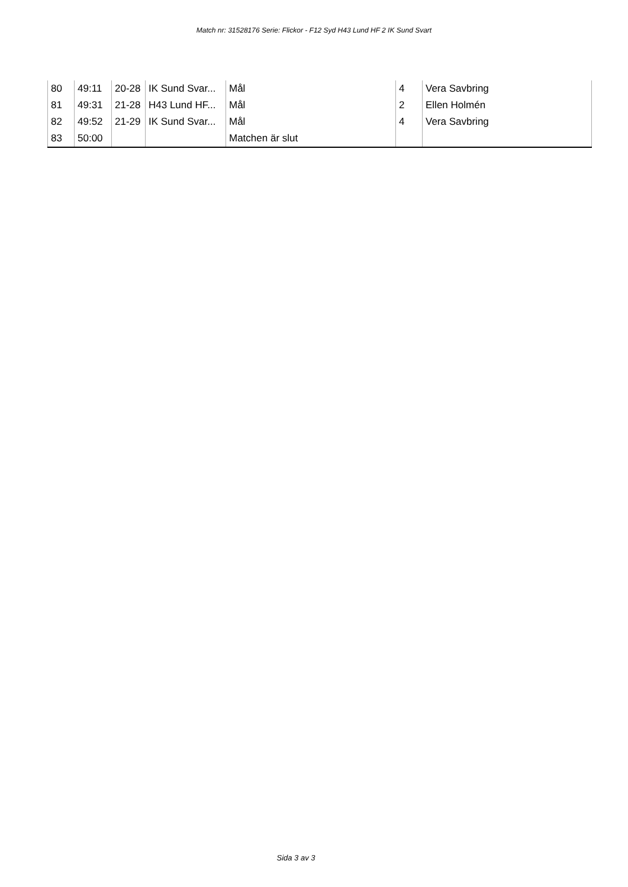Match nr: 31528176 Serie: Flickor - F12 Syd H43 Lund HF 2 IK Sund Svart
| 80 | 49:11 | 20-28 | IK Sund Svar... | Mål | 4 | Vera Savbring |
| 81 | 49:31 | 21-28 | H43 Lund HF... | Mål | 2 | Ellen Holmén |
| 82 | 49:52 | 21-29 | IK Sund Svar... | Mål | 4 | Vera Savbring |
| 83 | 50:00 | | | Matchen är slut | | |
Sida 3 av 3